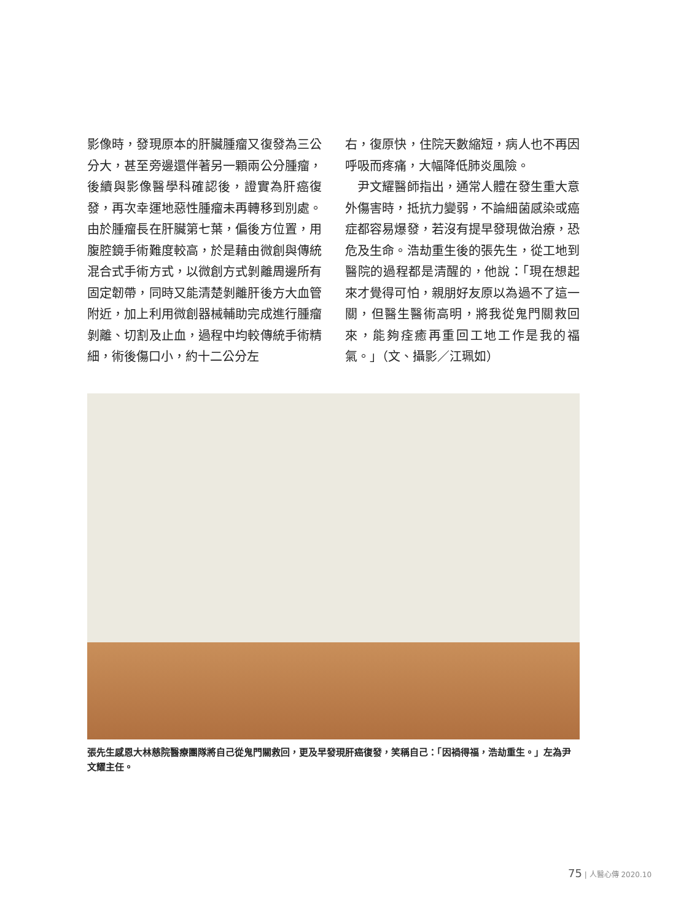影像時，發現原本的肝臟腫瘤又復發為三公分大，甚至旁邊還伴著另一顆兩公分腫瘤，後續與影像醫學科確認後，證實為肝癌復發，再次幸運地惡性腫瘤未再轉移到別處。由於腫瘤長在肝臟第七葉，偏後方位置，用腹腔鏡手術難度較高，於是藉由微創與傳統混合式手術方式，以微創方式剝離周邊所有固定韌帶，同時又能清楚剝離肝後方大血管附近，加上利用微創器械輔助完成進行腫瘤剝離、切割及止血，過程中均較傳統手術精細，術後傷口小，約十二公分左
右，復原快，住院天數縮短，病人也不再因呼吸而疼痛，大幅降低肺炎風險。
　尹文耀醫師指出，通常人體在發生重大意外傷害時，抵抗力變弱，不論細菌感染或癌症都容易爆發，若沒有提早發現做治療，恐危及生命。浩劫重生後的張先生，從工地到醫院的過程都是清醒的，他說：「現在想起來才覺得可怕，親朋好友原以為過不了這一關，但醫生醫術高明，將我從鬼門關救回來，能夠痊癒再重回工地工作是我的福氣。」（文、攝影／江珮如）
張先生感恩大林慈院醫療團隊將自己從鬼門關救回，更及早發現肝癌復發，笑稱自己：「因禍得福，浩劫重生。」左為尹文耀主任。
75 | 人醫心傳 2020.10